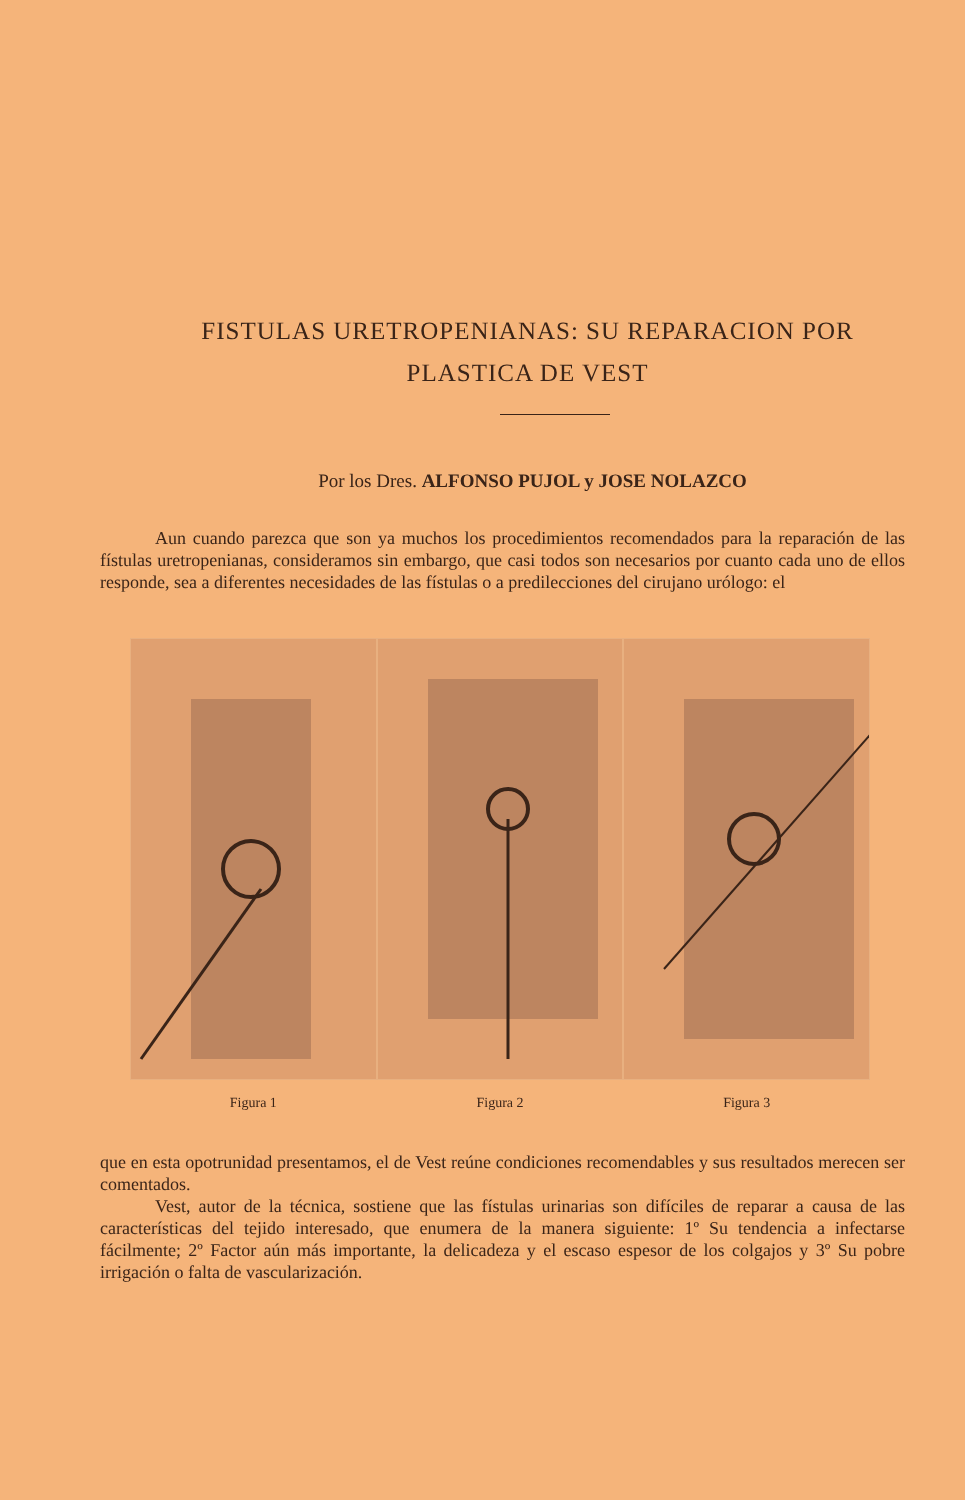FISTULAS URETROPENIANAS: SU REPARACION POR PLASTICA DE VEST
Por los Dres. ALFONSO PUJOL y JOSE NOLAZCO
Aun cuando parezca que son ya muchos los procedimientos recomendados para la reparación de las fístulas uretropenianas, consideramos sin embargo, que casi todos son necesarios por cuanto cada uno de ellos responde, sea a diferentes necesidades de las fístulas o a predilecciones del cirujano urólogo: el
Figura 1 Figura 2 Figura 3
que en esta opotrunidad presentamos, el de Vest reúne condiciones recomendables y sus resultados merecen ser comentados.
Vest, autor de la técnica, sostiene que las fístulas urinarias son difíciles de reparar a causa de las características del tejido interesado, que enumera de la manera siguiente: 1º Su tendencia a infectarse fácilmente; 2º Factor aún más importante, la delicadeza y el escaso espesor de los colgajos y 3º Su pobre irrigación o falta de vascularización.